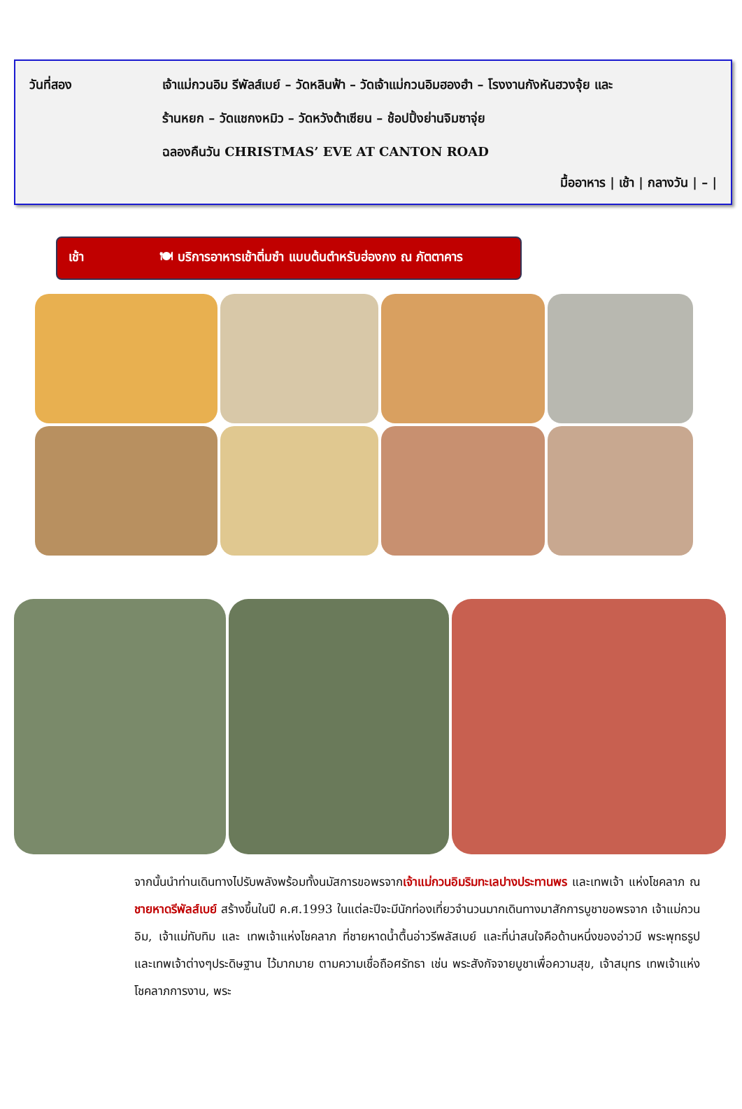วันที่สอง เจ้าแม่กวนอิม รีพัลส์เบย์ – วัดหลินฟ้า – วัดเจ้าแม่กวนอิมฮองฮำ – โรงงานกังหันฮวงจุ้ย และ
ร้านหยก – วัดแชกงหมิว – วัดหวังต้าเซียน – ช้อปปิ้งย่านจิมซาจุ่ย
ฉลองคืนวัน CHRISTMAS’ EVE AT CANTON ROAD
มื้ออาหาร | เช้า | กลางวัน | – |
เช้า 🍽 บริการอาหารเช้าติ่มซำ แบบต้นตำหรับฮ่องกง ณ ภัตตาคาร
จากนั้นนำท่านเดินทางไปรับพลังพร้อมทั้งนมัสการขอพรจากเจ้าแม่กวนอิมริมทะเลปางประทานพร และเทพเจ้า แห่งโชคลาภ ณ ชายหาดรีพัลส์เบย์ สร้างขึ้นในปี ค.ศ.1993 ในแต่ละปีจะมีนักท่องเที่ยวจำนวนมากเดินทางมาสักการบูชาขอพรจาก เจ้าแม่กวนอิม, เจ้าแม่ทับทิม และ เทพเจ้าแห่งโชคลาภ ที่ชายหาดน้ำตื้นอ่าวรีพลัสเบย์ และที่น่าสนใจคือด้านหนึ่งของอ่าวมี พระพุทธรูปและเทพเจ้าต่างๆประดิษฐาน ไว้มากมาย ตามความเชื่อถือศรัทธา เช่น พระสังกัจจายบูชาเพื่อความสุข, เจ้าสมุทร เทพเจ้าแห่งโชคลาภการงาน, พระ